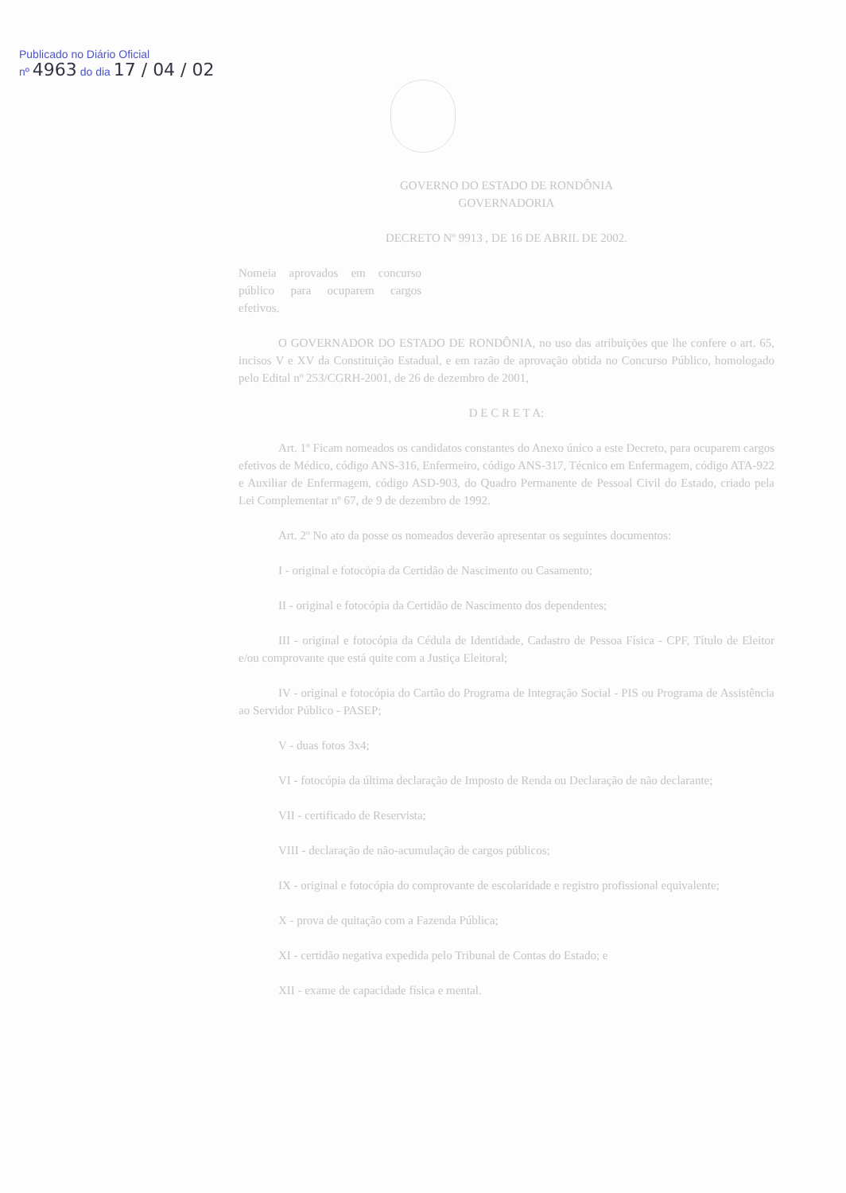Publicado no Diário Oficial
nº 4963 do dia 17 / 04 / 02
GOVERNO DO ESTADO DE RONDÔNIA
GOVERNADORIA
DECRETO Nº 9913 , DE 16 DE ABRIL DE 2002.
Nomeia aprovados em concurso público para ocuparem cargos efetivos.
O GOVERNADOR DO ESTADO DE RONDÔNIA, no uso das atribuições que lhe confere o art. 65, incisos V e XV da Constituição Estadual, e em razão de aprovação obtida no Concurso Público, homologado pelo Edital nº 253/CGRH-2001, de 26 de dezembro de 2001,
D E C R E T A:
Art. 1º Ficam nomeados os candidatos constantes do Anexo único a este Decreto, para ocuparem cargos efetivos de Médico, código ANS-316, Enfermeiro, código ANS-317, Técnico em Enfermagem, código ATA-922 e Auxiliar de Enfermagem, código ASD-903, do Quadro Permanente de Pessoal Civil do Estado, criado pela Lei Complementar nº 67, de 9 de dezembro de 1992.
Art. 2º No ato da posse os nomeados deverão apresentar os seguintes documentos:
I - original e fotocópia da Certidão de Nascimento ou Casamento;
II - original e fotocópia da Certidão de Nascimento dos dependentes;
III - original e fotocópia da Cédula de Identidade, Cadastro de Pessoa Física - CPF, Título de Eleitor e/ou comprovante que está quite com a Justiça Eleitoral;
IV - original e fotocópia do Cartão do Programa de Integração Social - PIS ou Programa de Assistência ao Servidor Público - PASEP;
V - duas fotos 3x4;
VI - fotocópia da última declaração de Imposto de Renda ou Declaração de não declarante;
VII - certificado de Reservista;
VIII - declaração de não-acumulação de cargos públicos;
IX - original e fotocópia do comprovante de escolaridade e registro profissional equivalente;
X - prova de quitação com a Fazenda Pública;
XI - certidão negativa expedida pelo Tribunal de Contas do Estado; e
XII - exame de capacidade física e mental.